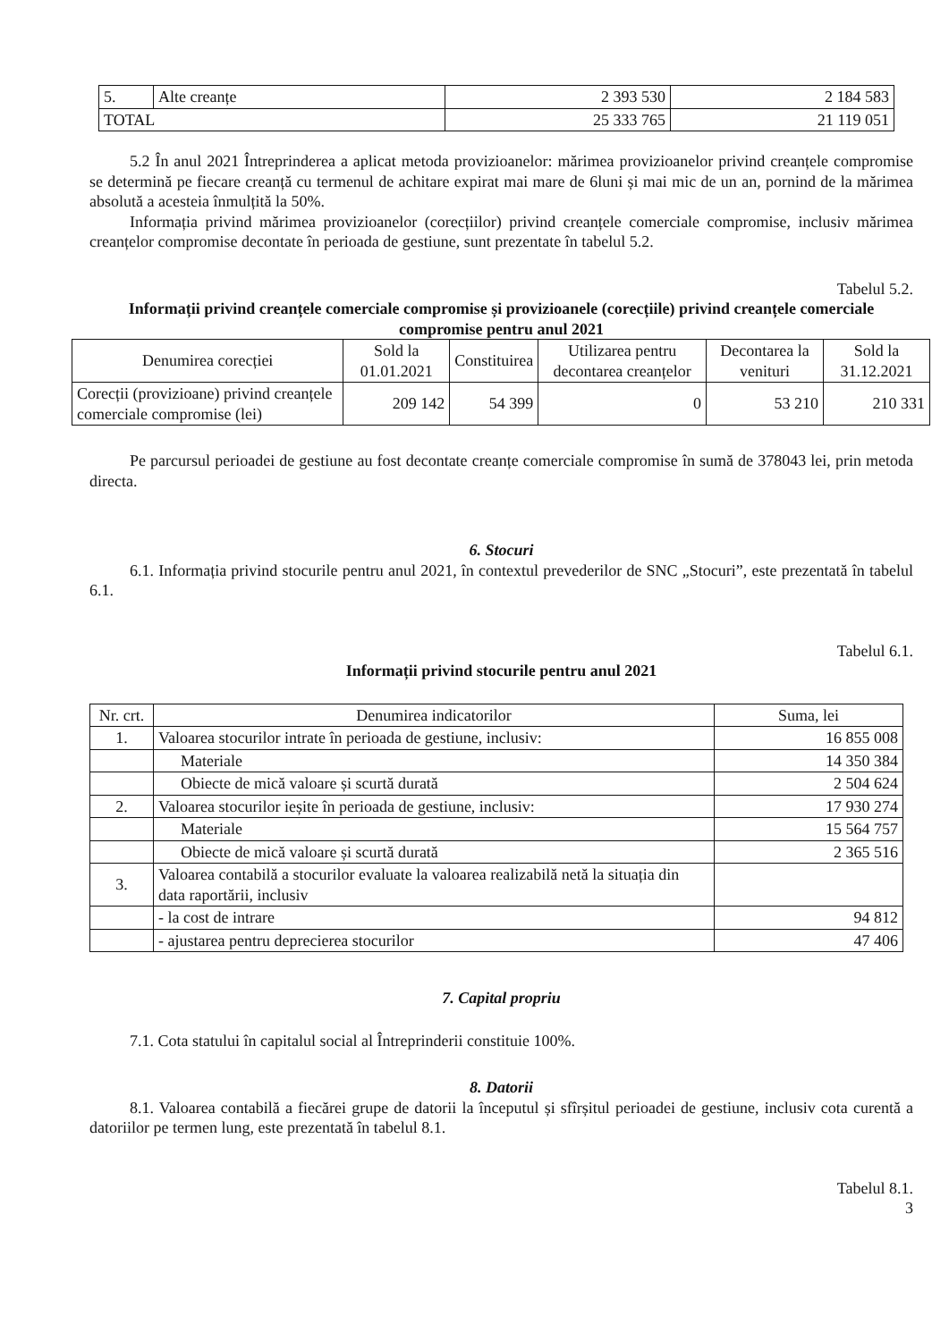| 5. | Alte creanțe | 2 393 530 | 2 184 583 |
| TOTAL | | 25 333 765 | 21 119 051 |
5.2 În anul 2021 Întreprinderea a aplicat metoda provizioanelor: mărimea provizioanelor privind creanțele compromise se determină pe fiecare creanță cu termenul de achitare expirat mai mare de 6luni și mai mic de un an, pornind de la mărimea absolută a acesteia înmulțită la 50%.
Informația privind mărimea provizioanelor (corecțiilor) privind creanțele comerciale compromise, inclusiv mărimea creanțelor compromise decontate în perioada de gestiune, sunt prezentate în tabelul 5.2.
Tabelul 5.2.
Informații privind creanțele comerciale compromise și provizioanele (corecțiile) privind creanțele comerciale compromise pentru anul 2021
| Denumirea corecției | Sold la 01.01.2021 | Constituirea | Utilizarea pentru decontarea creanțelor | Decontarea la venituri | Sold la 31.12.2021 |
| --- | --- | --- | --- | --- | --- |
| Corecții (provizioane) privind creanțele comerciale compromise (lei) | 209 142 | 54 399 | 0 | 53 210 | 210 331 |
Pe parcursul perioadei de gestiune au fost decontate creanțe comerciale compromise în sumă de 378043 lei, prin metoda directa.
6. Stocuri
6.1. Informația privind stocurile pentru anul 2021, în contextul prevederilor de SNC „Stocuri”, este prezentată în tabelul 6.1.
Tabelul 6.1.
Informații privind stocurile pentru anul 2021
| Nr. crt. | Denumirea indicatorilor | Suma, lei |
| --- | --- | --- |
| 1. | Valoarea stocurilor intrate în perioada de gestiune, inclusiv: | 16 855 008 |
| | Materiale | 14 350 384 |
| | Obiecte de mică valoare și scurtă durată | 2 504 624 |
| 2. | Valoarea stocurilor ieșite în perioada de gestiune, inclusiv: | 17 930 274 |
| | Materiale | 15 564 757 |
| | Obiecte de mică valoare și scurtă durată | 2 365 516 |
| 3. | Valoarea contabilă a stocurilor evaluate la valoarea realizabilă netă la situația din data raportării, inclusiv | |
| | - la cost de intrare | 94 812 |
| | - ajustarea pentru deprecierea stocurilor | 47 406 |
7. Capital propriu
7.1. Cota statului în capitalul social al Întreprinderii constituie 100%.
8. Datorii
8.1. Valoarea contabilă a fiecărei grupe de datorii la începutul și sfîrșitul perioadei de gestiune, inclusiv cota curentă a datoriilor pe termen lung, este prezentată în tabelul 8.1.
Tabelul 8.1.
3